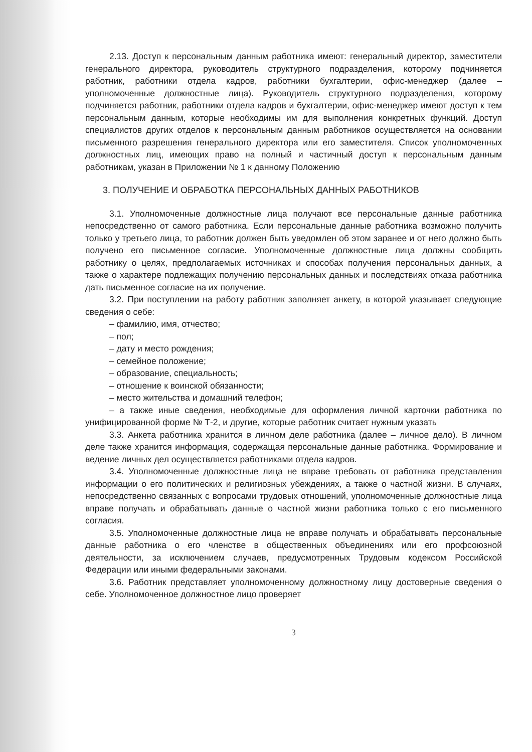2.13. Доступ к персональным данным работника имеют: генеральный директор, заместители генерального директора, руководитель структурного подразделения, которому подчиняется работник, работники отдела кадров, работники бухгалтерии, офис-менеджер (далее – уполномоченные должностные лица). Руководитель структурного подразделения, которому подчиняется работник, работники отдела кадров и бухгалтерии, офис-менеджер имеют доступ к тем персональным данным, которые необходимы им для выполнения конкретных функций. Доступ специалистов других отделов к персональным данным работников осуществляется на основании письменного разрешения генерального директора или его заместителя. Список уполномоченных должностных лиц, имеющих право на полный и частичный доступ к персональным данным работникам, указан в Приложении № 1 к данному Положению
3. ПОЛУЧЕНИЕ И ОБРАБОТКА ПЕРСОНАЛЬНЫХ ДАННЫХ РАБОТНИКОВ
3.1. Уполномоченные должностные лица получают все персональные данные работника непосредственно от самого работника. Если персональные данные работника возможно получить только у третьего лица, то работник должен быть уведомлен об этом заранее и от него должно быть получено его письменное согласие. Уполномоченные должностные лица должны сообщить работнику о целях, предполагаемых источниках и способах получения персональных данных, а также о характере подлежащих получению персональных данных и последствиях отказа работника дать письменное согласие на их получение.
3.2. При поступлении на работу работник заполняет анкету, в которой указывает следующие сведения о себе:
– фамилию, имя, отчество;
– пол;
– дату и место рождения;
– семейное положение;
– образование, специальность;
– отношение к воинской обязанности;
– место жительства и домашний телефон;
– а также иные сведения, необходимые для оформления личной карточки работника по унифицированной форме № Т-2, и другие, которые работник считает нужным указать
3.3. Анкета работника хранится в личном деле работника (далее – личное дело). В личном деле также хранится информация, содержащая персональные данные работника. Формирование и ведение личных дел осуществляется работниками отдела кадров.
3.4. Уполномоченные должностные лица не вправе требовать от работника представления информации о его политических и религиозных убеждениях, а также о частной жизни. В случаях, непосредственно связанных с вопросами трудовых отношений, уполномоченные должностные лица вправе получать и обрабатывать данные о частной жизни работника только с его письменного согласия.
3.5. Уполномоченные должностные лица не вправе получать и обрабатывать персональные данные работника о его членстве в общественных объединениях или его профсоюзной деятельности, за исключением случаев, предусмотренных Трудовым кодексом Российской Федерации или иными федеральными законами.
3.6. Работник представляет уполномоченному должностному лицу достоверные сведения о себе. Уполномоченное должностное лицо проверяет
3